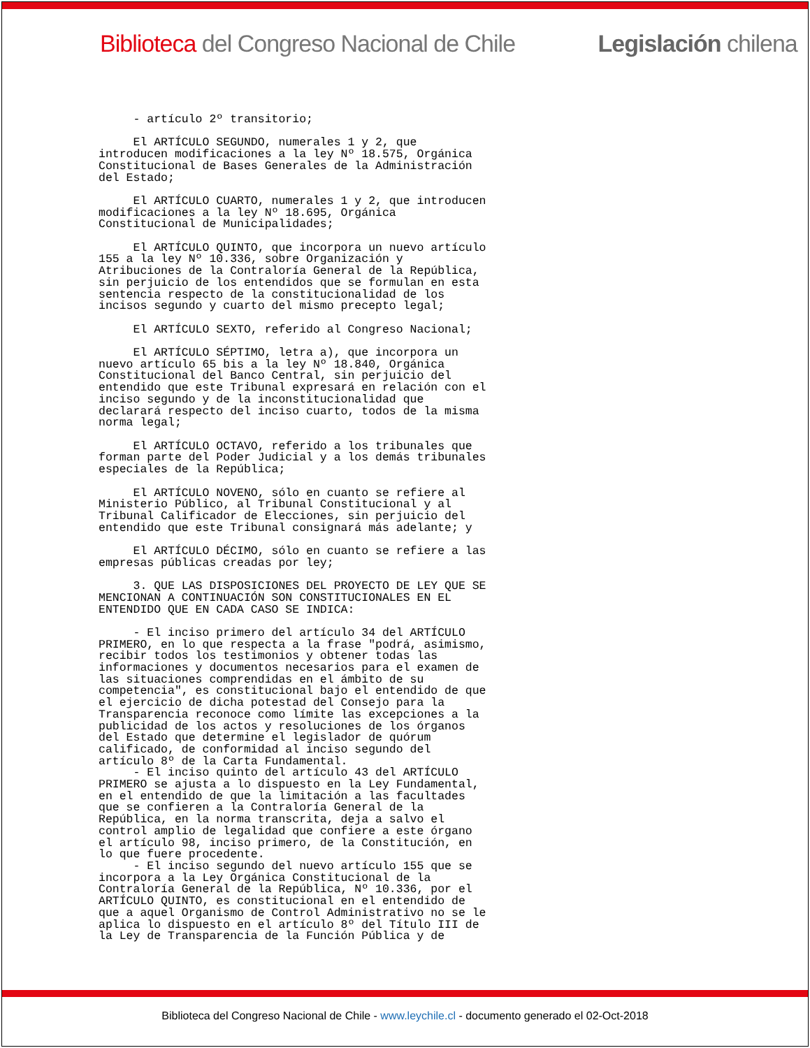Biblioteca del Congreso Nacional de Chile Legislación chilena
     - artículo 2º transitorio;

     El ARTÍCULO SEGUNDO, numerales 1 y 2, que
introducen modificaciones a la ley Nº 18.575, Orgánica
Constitucional de Bases Generales de la Administración
del Estado;

     El ARTÍCULO CUARTO, numerales 1 y 2, que introducen
modificaciones a la ley Nº 18.695, Orgánica
Constitucional de Municipalidades;

     El ARTÍCULO QUINTO, que incorpora un nuevo artículo
155 a la ley Nº 10.336, sobre Organización y
Atribuciones de la Contraloría General de la República,
sin perjuicio de los entendidos que se formulan en esta
sentencia respecto de la constitucionalidad de los
incisos segundo y cuarto del mismo precepto legal;

     El ARTÍCULO SEXTO, referido al Congreso Nacional;

     El ARTÍCULO SÉPTIMO, letra a), que incorpora un
nuevo artículo 65 bis a la ley Nº 18.840, Orgánica
Constitucional del Banco Central, sin perjuicio del
entendido que este Tribunal expresará en relación con el
inciso segundo y de la inconstitucionalidad que
declarará respecto del inciso cuarto, todos de la misma
norma legal;

     El ARTÍCULO OCTAVO, referido a los tribunales que
forman parte del Poder Judicial y a los demás tribunales
especiales de la República;

     El ARTÍCULO NOVENO, sólo en cuanto se refiere al
Ministerio Público, al Tribunal Constitucional y al
Tribunal Calificador de Elecciones, sin perjuicio del
entendido que este Tribunal consignará más adelante; y

     El ARTÍCULO DÉCIMO, sólo en cuanto se refiere a las
empresas públicas creadas por ley;

     3. QUE LAS DISPOSICIONES DEL PROYECTO DE LEY QUE SE
MENCIONAN A CONTINUACIÓN SON CONSTITUCIONALES EN EL
ENTENDIDO QUE EN CADA CASO SE INDICA:

     - El inciso primero del artículo 34 del ARTÍCULO
PRIMERO, en lo que respecta a la frase "podrá, asimismo,
recibir todos los testimonios y obtener todas las
informaciones y documentos necesarios para el examen de
las situaciones comprendidas en el ámbito de su
competencia", es constitucional bajo el entendido de que
el ejercicio de dicha potestad del Consejo para la
Transparencia reconoce como límite las excepciones a la
publicidad de los actos y resoluciones de los órganos
del Estado que determine el legislador de quórum
calificado, de conformidad al inciso segundo del
artículo 8º de la Carta Fundamental.
     - El inciso quinto del artículo 43 del ARTÍCULO
PRIMERO se ajusta a lo dispuesto en la Ley Fundamental,
en el entendido de que la limitación a las facultades
que se confieren a la Contraloría General de la
República, en la norma transcrita, deja a salvo el
control amplio de legalidad que confiere a este órgano
el artículo 98, inciso primero, de la Constitución, en
lo que fuere procedente.
     - El inciso segundo del nuevo artículo 155 que se
incorpora a la Ley Orgánica Constitucional de la
Contraloría General de la República, Nº 10.336, por el
ARTÍCULO QUINTO, es constitucional en el entendido de
que a aquel Organismo de Control Administrativo no se le
aplica lo dispuesto en el artículo 8º del Título III de
la Ley de Transparencia de la Función Pública y de
Biblioteca del Congreso Nacional de Chile - www.leychile.cl - documento generado el 02-Oct-2018